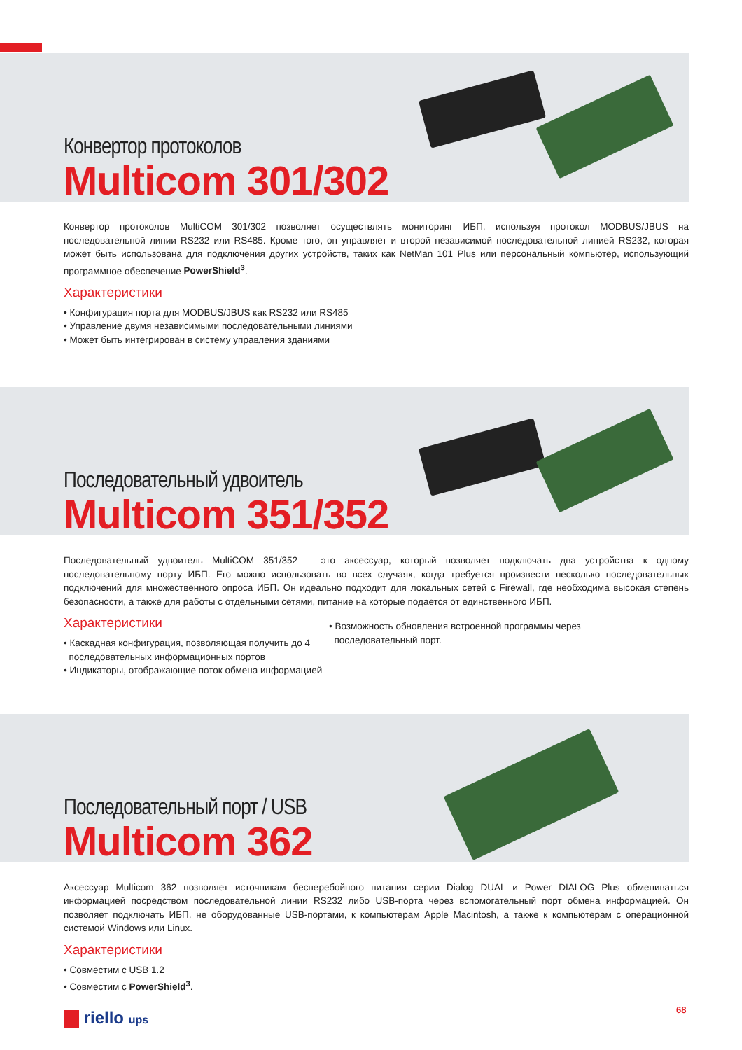Конвертор протоколов
Multicom 301/302
Конвертор протоколов MultiCOM 301/302 позволяет осуществлять мониторинг ИБП, используя протокол MODBUS/JBUS на последовательной линии RS232 или RS485. Кроме того, он управляет и второй независимой последовательной линией RS232, которая может быть использована для подключения других устройств, таких как NetMan 101 Plus или персональный компьютер, использующий программное обеспечение PowerShield<sup>3</sup>.
Характеристики
• Конфигурация порта для MODBUS/JBUS как RS232 или RS485
• Управление двумя независимыми последовательными линиями
• Может быть интегрирован в систему управления зданиями
Последовательный удвоитель
Multicom 351/352
Последовательный удвоитель MultiCOM 351/352 – это аксессуар, который позволяет подключать два устройства к одному последовательному порту ИБП. Его можно использовать во всех случаях, когда требуется произвести несколько последовательных подключений для множественного опроса ИБП. Он идеально подходит для локальных сетей с Firewall, где необходима высокая степень безопасности, а также для работы с отдельными сетями, питание на которые подается от единственного ИБП.
Характеристики
• Каскадная конфигурация, позволяющая получить до 4
последовательных информационных портов
• Индикаторы, отображающие поток обмена информацией
• Возможность обновления встроенной программы через
последовательный порт.
Последовательный порт / USB
Multicom 362
Аксессуар Multicom 362 позволяет источникам бесперебойного питания серии Dialog DUAL и Power DIALOG Plus обмениваться информацией посредством последовательной линии RS232 либо USB-порта через вспомогательный порт обмена информацией. Он позволяет подключать ИБП, не оборудованные USB-портами, к компьютерам Apple Macintosh, а также к компьютерам с операционной системой Windows или Linux.
Характеристики
• Совместим с USB 1.2
• Совместим с PowerShield<sup>3</sup>.
riello ups 68